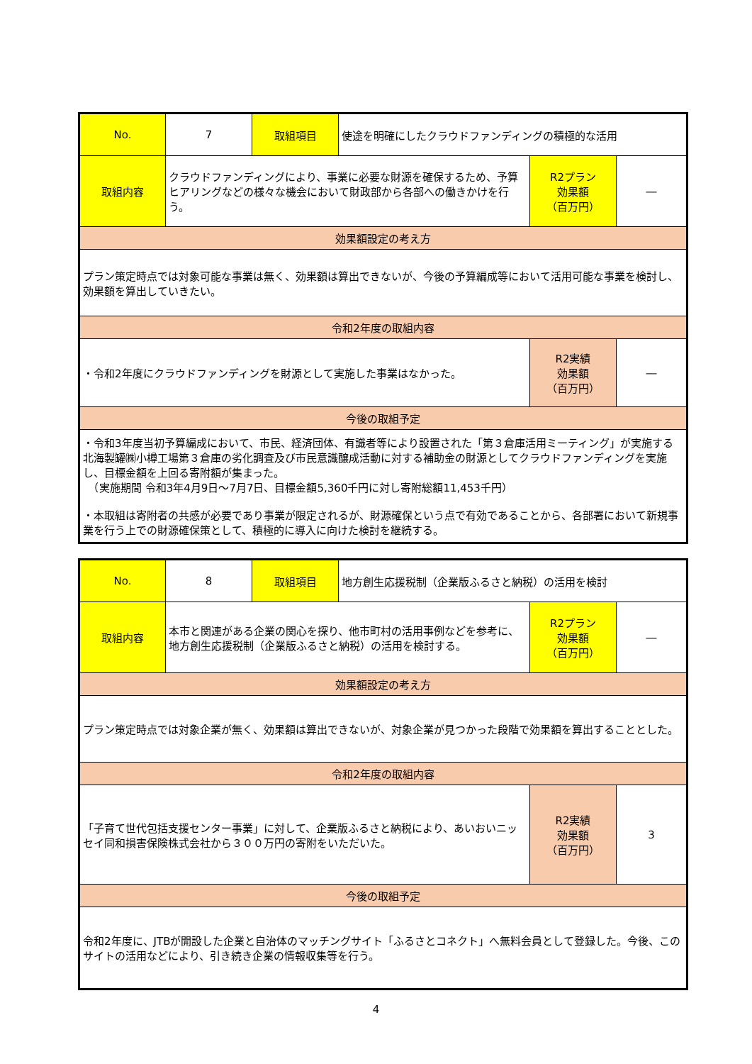| No. | 7 | 取組項目 | 使途を明確にしたクラウドファンディングの積極的な活用 | | |
| 取組内容 | クラウドファンディングにより、事業に必要な財源を確保するため、予算ヒアリングなどの様々な機会において財政部から各部への働きかけを行う。 | | | R2プラン 効果額 （百万円） | ― |
| 効果額設定の考え方 | | | | | |
| プラン策定時点では対象可能な事業は無く、効果額は算出できないが、今後の予算編成等において活用可能な事業を検討し、効果額を算出していきたい。 | | | | | |
| 令和2年度の取組内容 | | | | | |
| ・令和2年度にクラウドファンディングを財源として実施した事業はなかった。 | | | | R2実績 効果額 （百万円） | ― |
| 今後の取組予定 | | | | | |
| ・令和3年度当初予算編成において、市民、経済団体、有識者等により設置された「第３倉庫活用ミーティング」が実施する北海製罐㈱小樽工場第３倉庫の劣化調査及び市民意識醸成活動に対する補助金の財源としてクラウドファンディングを実施し、目標金額を上回る寄附額が集まった。 （実施期間 令和3年4月9日～7月7日、目標金額5,360千円に対し寄附総額11,453千円） ・本取組は寄附者の共感が必要であり事業が限定されるが、財源確保という点で有効であることから、各部署において新規事業を行う上での財源確保策として、積極的に導入に向けた検討を継続する。 | | | | | |
| No. | 8 | 取組項目 | 地方創生応援税制（企業版ふるさと納税）の活用を検討 | | |
| 取組内容 | 本市と関連がある企業の関心を探り、他市町村の活用事例などを参考に、地方創生応援税制（企業版ふるさと納税）の活用を検討する。 | | | R2プラン 効果額 （百万円） | ― |
| 効果額設定の考え方 | | | | | |
| プラン策定時点では対象企業が無く、効果額は算出できないが、対象企業が見つかった段階で効果額を算出することとした。 | | | | | |
| 令和2年度の取組内容 | | | | | |
| 「子育て世代包括支援センター事業」に対して、企業版ふるさと納税により、あいおいニッセイ同和損害保険株式会社から３００万円の寄附をいただいた。 | | | | R2実績 効果額 （百万円） | 3 |
| 今後の取組予定 | | | | | |
| 令和2年度に、JTBが開設した企業と自治体のマッチングサイト「ふるさとコネクト」へ無料会員として登録した。今後、このサイトの活用などにより、引き続き企業の情報収集等を行う。 | | | | | |
4